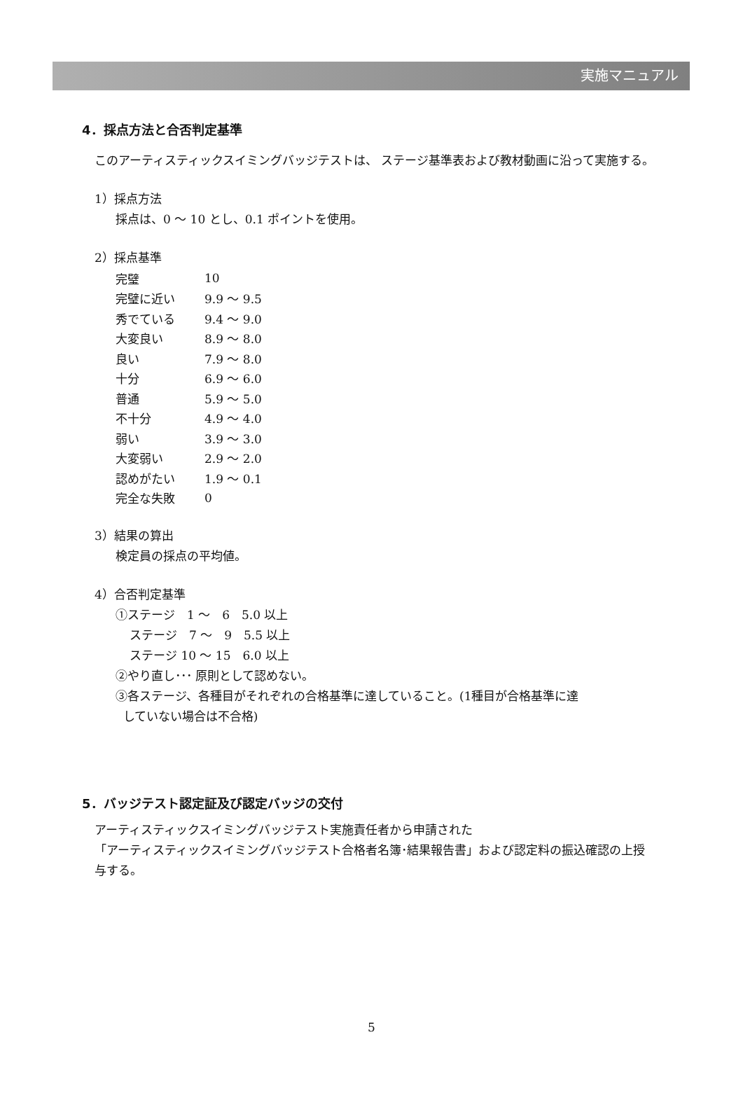実施マニュアル
4．採点方法と合否判定基準
このアーティスティックスイミングバッジテストは、 ステージ基準表および教材動画に沿って実施する。
1）採点方法
採点は、0 ～ 10 とし、0.1 ポイントを使用。
2）採点基準
| 完璧 | 10 |
| 完璧に近い | 9.9 ～ 9.5 |
| 秀でている | 9.4 ～ 9.0 |
| 大変良い | 8.9 ～ 8.0 |
| 良い | 7.9 ～ 8.0 |
| 十分 | 6.9 ～ 6.0 |
| 普通 | 5.9 ～ 5.0 |
| 不十分 | 4.9 ～ 4.0 |
| 弱い | 3.9 ～ 3.0 |
| 大変弱い | 2.9 ～ 2.0 |
| 認めがたい | 1.9 ～ 0.1 |
| 完全な失敗 | 0 |
3）結果の算出
検定員の採点の平均値。
4）合否判定基準
①ステージ　1 ～　6　5.0 以上
ステージ　7 ～　9　5.5 以上
ステージ 10 ～ 15　6.0 以上
②やり直し･･･ 原則として認めない。
③各ステージ、各種目がそれぞれの合格基準に達していること。(1種目が合格基準に達
していない場合は不合格)
5．バッジテスト認定証及び認定バッジの交付
アーティスティックスイミングバッジテスト実施責任者から申請された
「アーティスティックスイミングバッジテスト合格者名簿･結果報告書」および認定料の振込確認の上授与する。
5